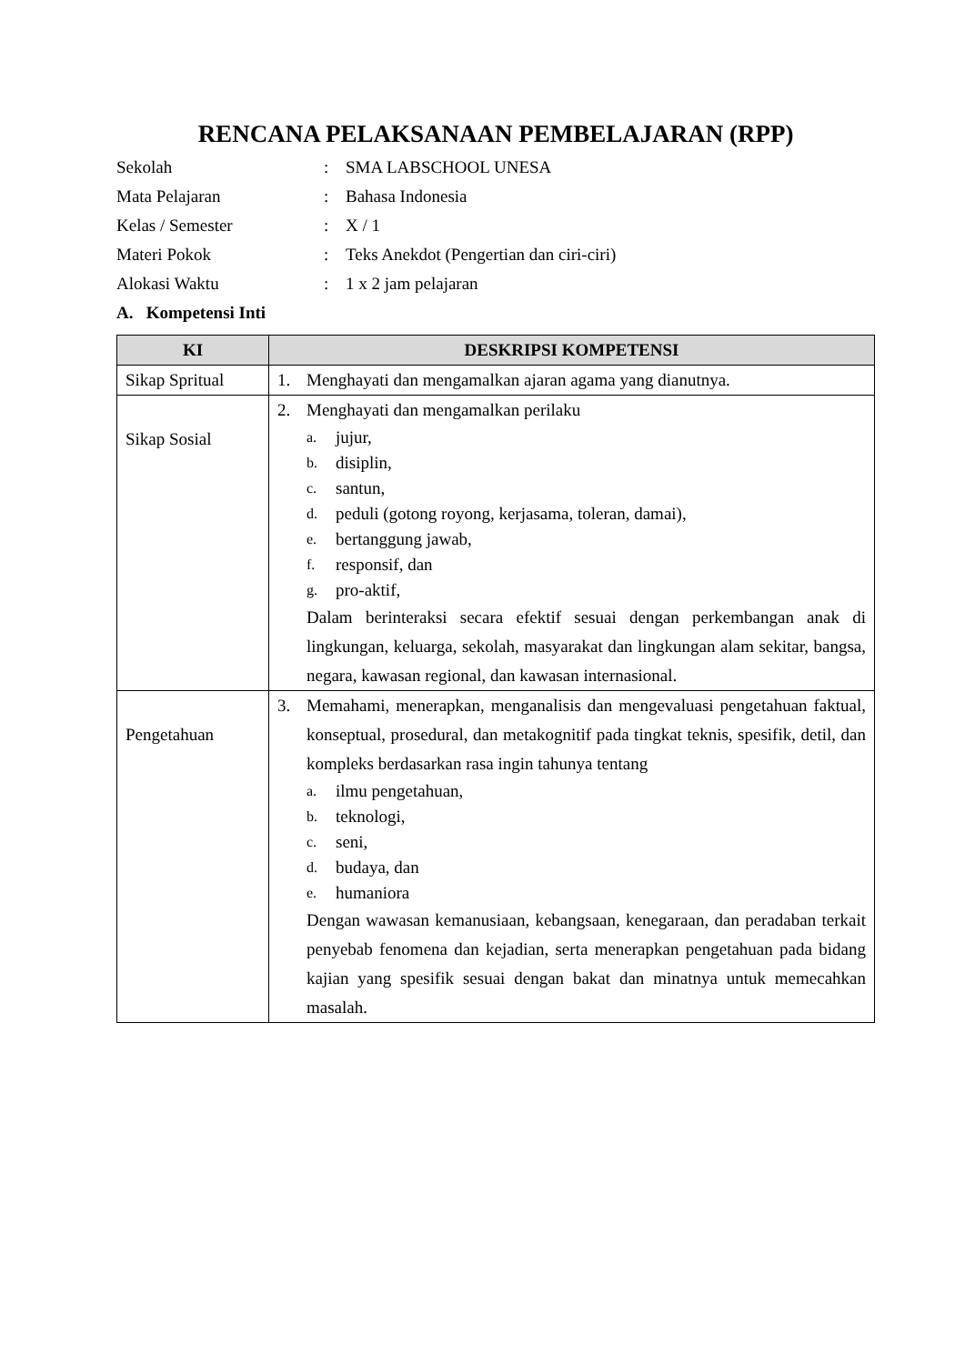RENCANA PELAKSANAAN PEMBELAJARAN (RPP)
| Sekolah | : | SMA LABSCHOOL UNESA |
| Mata Pelajaran | : | Bahasa Indonesia |
| Kelas / Semester | : | X / 1 |
| Materi Pokok | : | Teks Anekdot (Pengertian dan ciri-ciri) |
| Alokasi Waktu | : | 1 x 2 jam pelajaran |
A. Kompetensi Inti
| KI | DESKRIPSI KOMPETENSI |
| --- | --- |
| Sikap Spritual | 1. Menghayati dan mengamalkan ajaran agama yang dianutnya. |
| Sikap Sosial | 2. Menghayati dan mengamalkan perilaku a. jujur, b. disiplin, c. santun, d. peduli (gotong royong, kerjasama, toleran, damai), e. bertanggung jawab, f. responsif, dan g. pro-aktif, Dalam berinteraksi secara efektif sesuai dengan perkembangan anak di lingkungan, keluarga, sekolah, masyarakat dan lingkungan alam sekitar, bangsa, negara, kawasan regional, dan kawasan internasional. |
| Pengetahuan | 3. Memahami, menerapkan, menganalisis dan mengevaluasi pengetahuan faktual, konseptual, prosedural, dan metakognitif pada tingkat teknis, spesifik, detil, dan kompleks berdasarkan rasa ingin tahunya tentang a. ilmu pengetahuan, b. teknologi, c. seni, d. budaya, dan e. humaniora Dengan wawasan kemanusiaan, kebangsaan, kenegaraan, dan peradaban terkait penyebab fenomena dan kejadian, serta menerapkan pengetahuan pada bidang kajian yang spesifik sesuai dengan bakat dan minatnya untuk memecahkan masalah. |